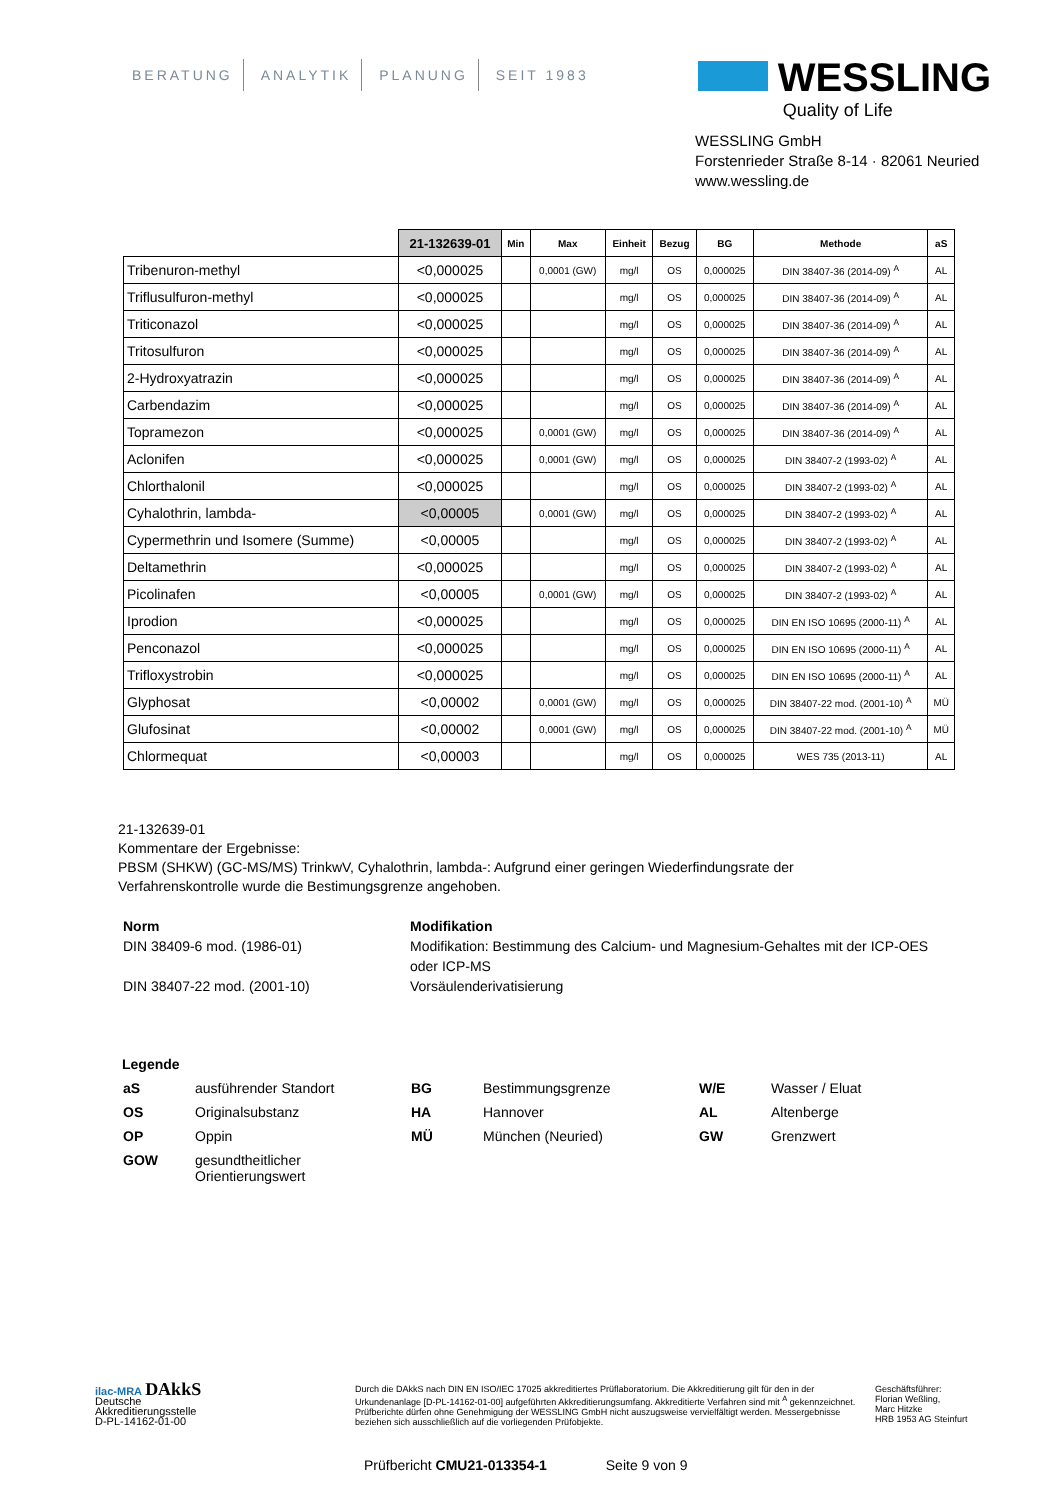BERATUNG ANALYTIK PLANUNG SEIT 1983
WESSLING
Quality of Life
WESSLING GmbH
Forstenrieder Straße 8-14 · 82061 Neuried
www.wessling.de
| | 21-132639-01 | Min | Max | Einheit | Bezug | BG | Methode | aS |
| --- | --- | --- | --- | --- | --- | --- | --- | --- |
| Tribenuron-methyl | <0,000025 | | 0,0001 (GW) | mg/l | OS | 0,000025 | DIN 38407-36 (2014-09) <sup>A</sup> | AL |
| Triflusulfuron-methyl | <0,000025 | | | mg/l | OS | 0,000025 | DIN 38407-36 (2014-09) <sup>A</sup> | AL |
| Triticonazol | <0,000025 | | | mg/l | OS | 0,000025 | DIN 38407-36 (2014-09) <sup>A</sup> | AL |
| Tritosulfuron | <0,000025 | | | mg/l | OS | 0,000025 | DIN 38407-36 (2014-09) <sup>A</sup> | AL |
| 2-Hydroxyatrazin | <0,000025 | | | mg/l | OS | 0,000025 | DIN 38407-36 (2014-09) <sup>A</sup> | AL |
| Carbendazim | <0,000025 | | | mg/l | OS | 0,000025 | DIN 38407-36 (2014-09) <sup>A</sup> | AL |
| Topramezon | <0,000025 | | 0,0001 (GW) | mg/l | OS | 0,000025 | DIN 38407-36 (2014-09) <sup>A</sup> | AL |
| Aclonifen | <0,000025 | | 0,0001 (GW) | mg/l | OS | 0,000025 | DIN 38407-2 (1993-02) <sup>A</sup> | AL |
| Chlorthalonil | <0,000025 | | | mg/l | OS | 0,000025 | DIN 38407-2 (1993-02) <sup>A</sup> | AL |
| Cyhalothrin, lambda- | <0,00005 | | 0,0001 (GW) | mg/l | OS | 0,000025 | DIN 38407-2 (1993-02) <sup>A</sup> | AL |
| Cypermethrin und Isomere (Summe) | <0,00005 | | | mg/l | OS | 0,000025 | DIN 38407-2 (1993-02) <sup>A</sup> | AL |
| Deltamethrin | <0,000025 | | | mg/l | OS | 0,000025 | DIN 38407-2 (1993-02) <sup>A</sup> | AL |
| Picolinafen | <0,00005 | | 0,0001 (GW) | mg/l | OS | 0,000025 | DIN 38407-2 (1993-02) <sup>A</sup> | AL |
| Iprodion | <0,000025 | | | mg/l | OS | 0,000025 | DIN EN ISO 10695 (2000-11) <sup>A</sup> | AL |
| Penconazol | <0,000025 | | | mg/l | OS | 0,000025 | DIN EN ISO 10695 (2000-11) <sup>A</sup> | AL |
| Trifloxystrobin | <0,000025 | | | mg/l | OS | 0,000025 | DIN EN ISO 10695 (2000-11) <sup>A</sup> | AL |
| Glyphosat | <0,00002 | | 0,0001 (GW) | mg/l | OS | 0,000025 | DIN 38407-22 mod. (2001-10) <sup>A</sup> | MÜ |
| Glufosinat | <0,00002 | | 0,0001 (GW) | mg/l | OS | 0,000025 | DIN 38407-22 mod. (2001-10) <sup>A</sup> | MÜ |
| Chlormequat | <0,00003 | | | mg/l | OS | 0,000025 | WES 735 (2013-11) | AL |
21-132639-01
Kommentare der Ergebnisse:
PBSM (SHKW) (GC-MS/MS) TrinkwV, Cyhalothrin, lambda-: Aufgrund einer geringen Wiederfindungsrate der
Verfahrenskontrolle wurde die Bestimungsgrenze angehoben.
Norm Modifikation
DIN 38409-6 mod. (1986-01)
Modifikation: Bestimmung des Calcium- und Magnesium-Gehaltes mit der ICP-OES oder ICP-MS
DIN 38407-22 mod. (2001-10)
Vorsäulenderivatisierung
Legende
aS
ausführender Standort
BG
Bestimmungsgrenze
W/E
Wasser / Eluat
OS
Originalsubstanz
HA
Hannover
AL
Altenberge
OP
Oppin
MÜ
München (Neuried)
GW
Grenzwert
GOW
gesundtheitlicher Orientierungswert
ilac-MRA DAkkS
Deutsche
Akkreditierungsstelle
D-PL-14162-01-00
Durch die DAkkS nach DIN EN ISO/IEC 17025 akkreditiertes Prüflaboratorium. Die Akkreditierung gilt für den in der Urkundenanlage [D-PL-14162-01-00] aufgeführten Akkreditierungsumfang. Akkreditierte Verfahren sind mit <sup>A</sup> gekennzeichnet. Prüfberichte dürfen ohne Genehmigung der WESSLING GmbH nicht auszugsweise vervielfältigt werden. Messergebnisse beziehen sich ausschließlich auf die vorliegenden Prüfobjekte.
Geschäftsführer:
Florian Weßling,
Marc Hitzke
HRB 1953 AG Steinfurt
Prüfbericht CMU21-013354-1 Seite 9 von 9